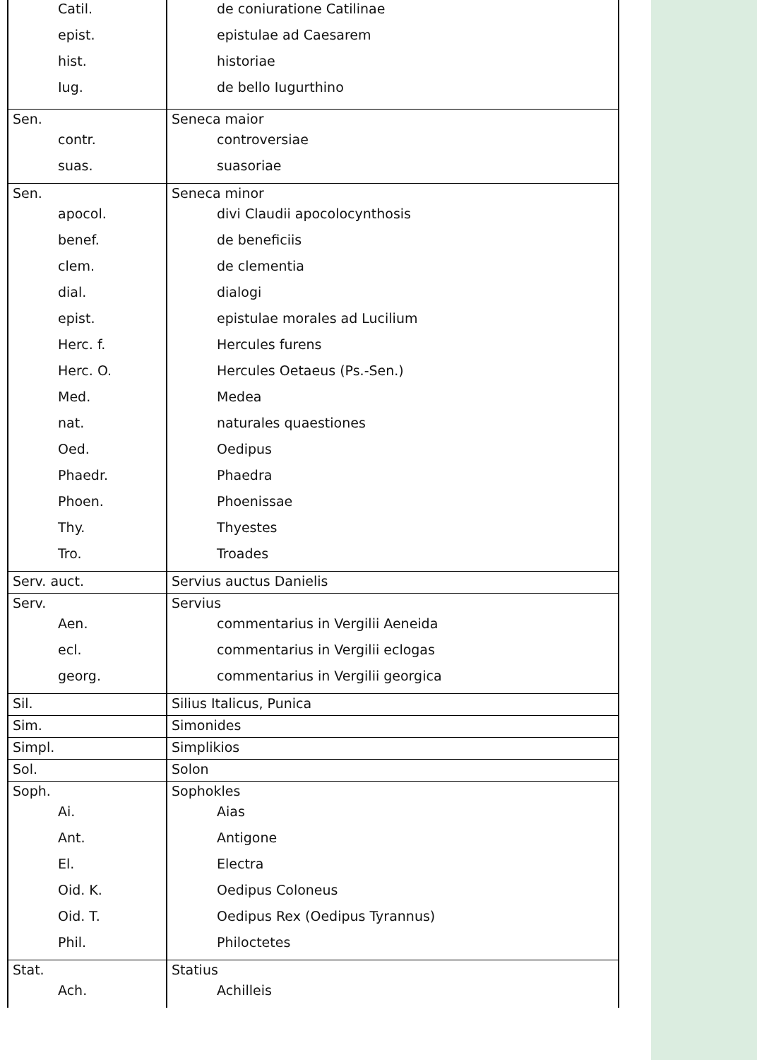| Catil. epist. hist. Iug. | de coniuratione Catilinae epistulae ad Caesarem historiae de bello Iugurthino |
| Sen. contr. suas. | Seneca maior controversiae suasoriae |
| Sen. apocol. benef. clem. dial. epist. Herc. f. Herc. O. Med. nat. Oed. Phaedr. Phoen. Thy. Tro. | Seneca minor divi Claudii apocolocynthosis de beneficiis de clementia dialogi epistulae morales ad Lucilium Hercules furens Hercules Oetaeus (Ps.-Sen.) Medea naturales quaestiones Oedipus Phaedra Phoenissae Thyestes Troades |
| Serv. auct. | Servius auctus Danielis |
| Serv. Aen. ecl. georg. | Servius commentarius in Vergilii Aeneida commentarius in Vergilii eclogas commentarius in Vergilii georgica |
| Sil. | Silius Italicus, Punica |
| Sim. | Simonides |
| Simpl. | Simplikios |
| Sol. | Solon |
| Soph. Ai. Ant. El. Oid. K. Oid. T. Phil. | Sophokles Aias Antigone Electra Oedipus Coloneus Oedipus Rex (Oedipus Tyrannus) Philoctetes |
| Stat. Ach. | Statius Achilleis |